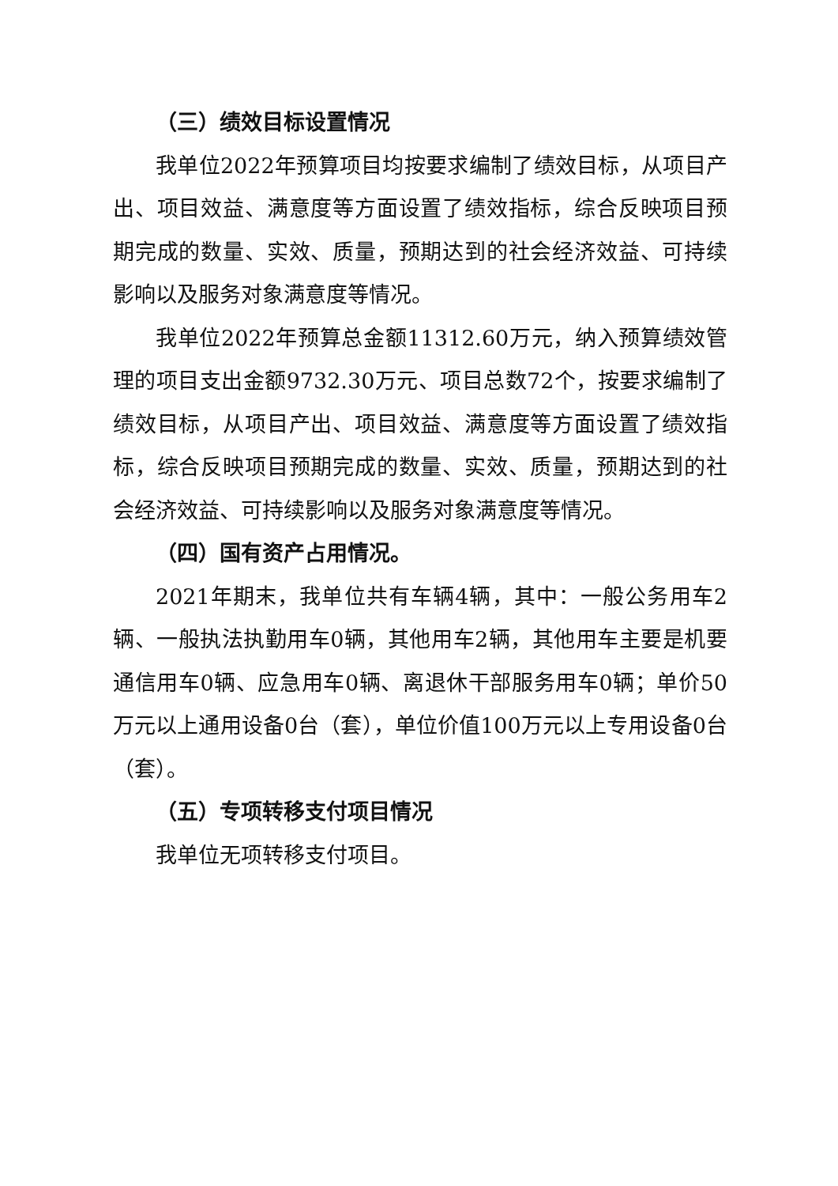（三）绩效目标设置情况
我单位2022年预算项目均按要求编制了绩效目标，从项目产出、项目效益、满意度等方面设置了绩效指标，综合反映项目预期完成的数量、实效、质量，预期达到的社会经济效益、可持续影响以及服务对象满意度等情况。
我单位2022年预算总金额11312.60万元，纳入预算绩效管理的项目支出金额9732.30万元、项目总数72个，按要求编制了绩效目标，从项目产出、项目效益、满意度等方面设置了绩效指标，综合反映项目预期完成的数量、实效、质量，预期达到的社会经济效益、可持续影响以及服务对象满意度等情况。
（四）国有资产占用情况。
2021年期末，我单位共有车辆4辆，其中：一般公务用车2辆、一般执法执勤用车0辆，其他用车2辆，其他用车主要是机要通信用车0辆、应急用车0辆、离退休干部服务用车0辆；单价50万元以上通用设备0台（套），单位价值100万元以上专用设备0台（套）。
（五）专项转移支付项目情况
我单位无项转移支付项目。